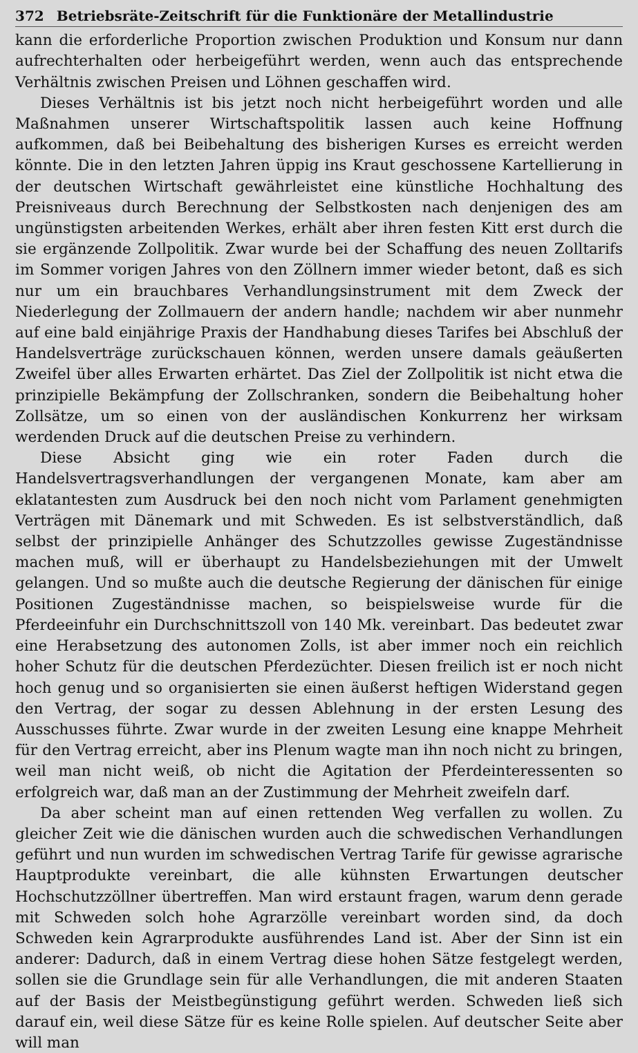372 Betriebsräte-Zeitschrift für die Funktionäre der Metallindustrie
kann die erforderliche Proportion zwischen Produktion und Konsum nur dann aufrechterhalten oder herbeigeführt werden, wenn auch das entsprechende Verhältnis zwischen Preisen und Löhnen geschaffen wird.
Dieses Verhältnis ist bis jetzt noch nicht herbeigeführt worden und alle Maßnahmen unserer Wirtschaftspolitik lassen auch keine Hoffnung aufkommen, daß bei Beibehaltung des bisherigen Kurses es erreicht werden könnte. Die in den letzten Jahren üppig ins Kraut geschossene Kartellierung in der deutschen Wirtschaft gewährleistet eine künstliche Hochhaltung des Preisniveaus durch Berechnung der Selbstkosten nach denjenigen des am ungünstigsten arbeitenden Werkes, erhält aber ihren festen Kitt erst durch die sie ergänzende Zollpolitik. Zwar wurde bei der Schaffung des neuen Zolltarifs im Sommer vorigen Jahres von den Zöllnern immer wieder betont, daß es sich nur um ein brauchbares Verhandlungsinstrument mit dem Zweck der Niederlegung der Zollmauern der andern handle; nachdem wir aber nunmehr auf eine bald einjährige Praxis der Handhabung dieses Tarifes bei Abschluß der Handelsverträge zurückschauen können, werden unsere damals geäußerten Zweifel über alles Erwarten erhärtet. Das Ziel der Zollpolitik ist nicht etwa die prinzipielle Bekämpfung der Zollschranken, sondern die Beibehaltung hoher Zollsätze, um so einen von der ausländischen Konkurrenz her wirksam werdenden Druck auf die deutschen Preise zu verhindern.
Diese Absicht ging wie ein roter Faden durch die Handelsvertragsverhandlungen der vergangenen Monate, kam aber am eklatantesten zum Ausdruck bei den noch nicht vom Parlament genehmigten Verträgen mit Dänemark und mit Schweden. Es ist selbstverständlich, daß selbst der prinzipielle Anhänger des Schutzzolles gewisse Zugeständnisse machen muß, will er überhaupt zu Handelsbeziehungen mit der Umwelt gelangen. Und so mußte auch die deutsche Regierung der dänischen für einige Positionen Zugeständnisse machen, so beispielsweise wurde für die Pferdeeinfuhr ein Durchschnittszoll von 140 Mk. vereinbart. Das bedeutet zwar eine Herabsetzung des autonomen Zolls, ist aber immer noch ein reichlich hoher Schutz für die deutschen Pferdezüchter. Diesen freilich ist er noch nicht hoch genug und so organisierten sie einen äußerst heftigen Widerstand gegen den Vertrag, der sogar zu dessen Ablehnung in der ersten Lesung des Ausschusses führte. Zwar wurde in der zweiten Lesung eine knappe Mehrheit für den Vertrag erreicht, aber ins Plenum wagte man ihn noch nicht zu bringen, weil man nicht weiß, ob nicht die Agitation der Pferdeinteressenten so erfolgreich war, daß man an der Zustimmung der Mehrheit zweifeln darf.
Da aber scheint man auf einen rettenden Weg verfallen zu wollen. Zu gleicher Zeit wie die dänischen wurden auch die schwedischen Verhandlungen geführt und nun wurden im schwedischen Vertrag Tarife für gewisse agrarische Hauptprodukte vereinbart, die alle kühnsten Erwartungen deutscher Hochschutzzöllner übertreffen. Man wird erstaunt fragen, warum denn gerade mit Schweden solch hohe Agrarzölle vereinbart worden sind, da doch Schweden kein Agrarprodukte ausführendes Land ist. Aber der Sinn ist ein anderer: Dadurch, daß in einem Vertrag diese hohen Sätze festgelegt werden, sollen sie die Grundlage sein für alle Verhandlungen, die mit anderen Staaten auf der Basis der Meistbegünstigung geführt werden. Schweden ließ sich darauf ein, weil diese Sätze für es keine Rolle spielen. Auf deutscher Seite aber will man